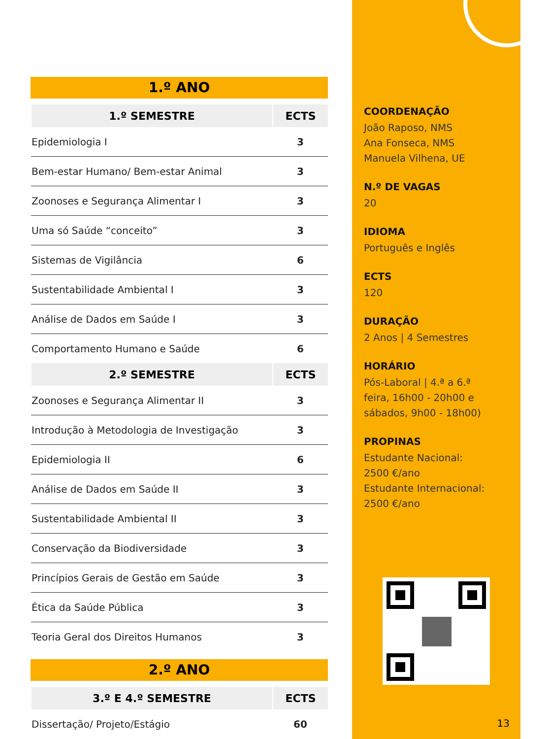1.º ANO
| 1.º SEMESTRE | ECTS |
| --- | --- |
| Epidemiologia I | 3 |
| Bem-estar Humano/ Bem-estar Animal | 3 |
| Zoonoses e Segurança Alimentar I | 3 |
| Uma só Saúde “conceito” | 3 |
| Sistemas de Vigilância | 6 |
| Sustentabilidade Ambiental I | 3 |
| Análise de Dados em Saúde I | 3 |
| Comportamento Humano e Saúde | 6 |
| 2.º SEMESTRE | ECTS |
| Zoonoses e Segurança Alimentar II | 3 |
| Introdução à Metodologia de Investigação | 3 |
| Epidemiologia II | 6 |
| Análise de Dados em Saúde II | 3 |
| Sustentabilidade Ambiental II | 3 |
| Conservação da Biodiversidade | 3 |
| Princípios Gerais de Gestão em Saúde | 3 |
| Ética da Saúde Pública | 3 |
| Teoria Geral dos Direitos Humanos | 3 |
2.º ANO
| 3.º E 4.º SEMESTRE | ECTS |
| --- | --- |
| Dissertação/ Projeto/Estágio | 60 |
COORDENAÇÃO
João Raposo, NMS
Ana Fonseca, NMS
Manuela Vilhena, UE
N.º DE VAGAS
20
IDIOMA
Português e Inglês
ECTS
120
DURAÇÃO
2 Anos | 4 Semestres
HORÁRIO
Pós-Laboral | 4.ª a 6.ª
feira, 16h00 - 20h00 e
sábados, 9h00 - 18h00)
PROPINAS
Estudante Nacional:
2500 €/ano
Estudante Internacional:
2500 €/ano
13